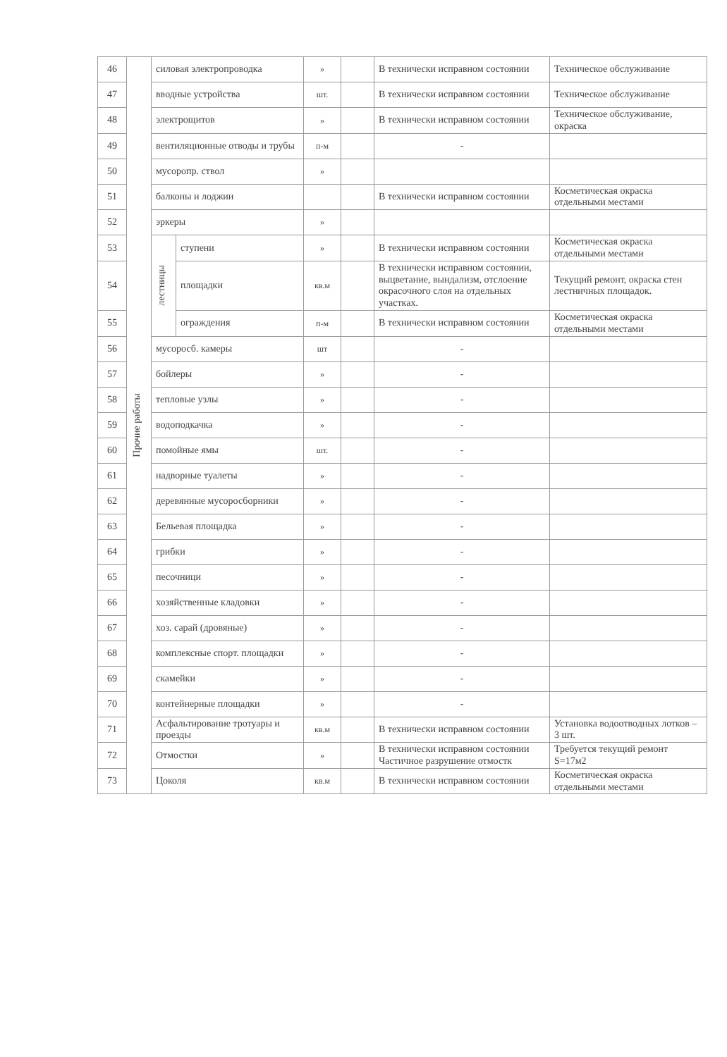| 46 | Прочие работы | силовая электропроводка | | » | | В технически исправном состоянии | Техническое обслуживание |
| 47 | | вводные устройства | | шт. | | В технически исправном состоянии | Техническое обслуживание |
| 48 | | электрощитов | | » | | В технически исправном состоянии | Техническое обслуживание, окраска |
| 49 | | вентиляционные отводы и трубы | | п-м | | - | |
| 50 | | мусоропр. ствол | | » | | | |
| 51 | | балконы и лоджии | | | | В технически исправном состоянии | Косметическая окраска отдельными местами |
| 52 | | эркеры | | » | | | |
| 53 | | лестницы | ступени | » | | В технически исправном состоянии | Косметическая окраска отдельными местами |
| 54 | | | площадки | кв.м | | В технически исправном состоянии, выцветание, вындализм, отслоение окрасочного слоя на отдельных участках. | Текущий ремонт, окраска стен лестничных площадок. |
| 55 | | | ограждения | п-м | | В технически исправном состоянии | Косметическая окраска отдельными местами |
| 56 | | мусоросб. камеры | | шт | | - | |
| 57 | | бойлеры | | » | | - | |
| 58 | | тепловые узлы | | » | | - | |
| 59 | | водоподкачка | | » | | - | |
| 60 | | помойные ямы | | шт. | | - | |
| 61 | | надворные туалеты | | » | | - | |
| 62 | | деревянные мусоросборники | | » | | - | |
| 63 | | Бельевая площадка | | » | | - | |
| 64 | | грибки | | » | | - | |
| 65 | | песочници | | » | | - | |
| 66 | | хозяйственные кладовки | | » | | - | |
| 67 | | хоз. сарай (дровяные) | | » | | - | |
| 68 | | комплексные спорт. площадки | | » | | - | |
| 69 | | скамейки | | » | | - | |
| 70 | | контейнерные площадки | | » | | - | |
| 71 | | Асфальтирование тротуары и проезды | | кв.м | | В технически исправном состоянии | Установка водоотводных лотков – 3 шт. |
| 72 | | Отмостки | | » | | В технически исправном состоянии Частичное разрушение отмостк | Требуется текущий ремонт S=17м2 |
| 73 | | Цоколя | | кв.м | | В технически исправном состоянии | Косметическая окраска отдельными местами |